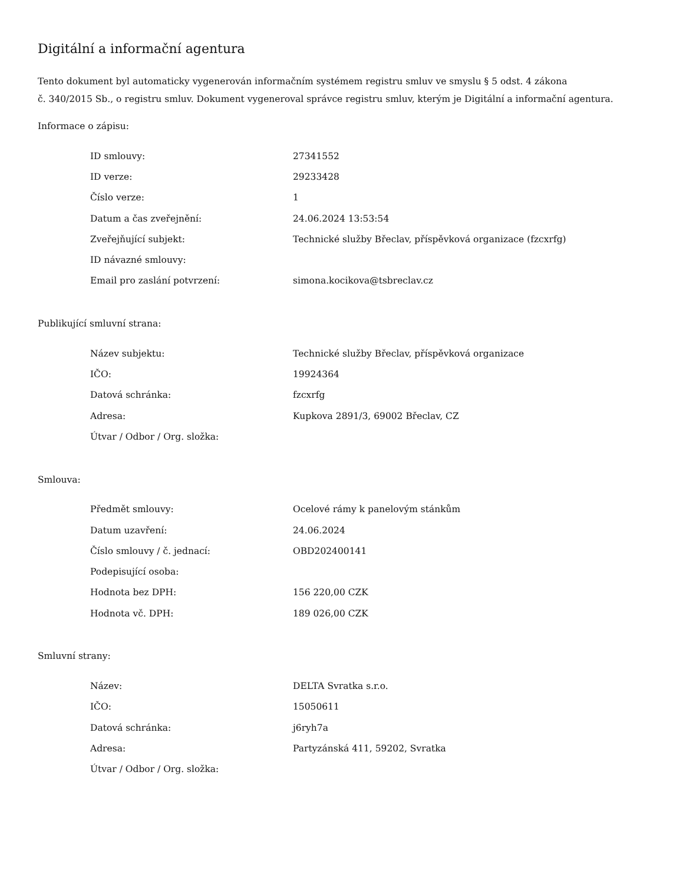Digitální a informační agentura
Tento dokument byl automaticky vygenerován informačním systémem registru smluv ve smyslu § 5 odst. 4 zákona
č. 340/2015 Sb., o registru smluv. Dokument vygeneroval správce registru smluv, kterým je Digitální a informační agentura.
Informace o zápisu:
| ID smlouvy: | 27341552 |
| ID verze: | 29233428 |
| Číslo verze: | 1 |
| Datum a čas zveřejnění: | 24.06.2024 13:53:54 |
| Zveřejňující subjekt: | Technické služby Břeclav, příspěvková organizace (fzcxrfg) |
| ID návazné smlouvy: | |
| Email pro zaslání potvrzení: | simona.kocikova@tsbreclav.cz |
Publikující smluvní strana:
| Název subjektu: | Technické služby Břeclav, příspěvková organizace |
| IČO: | 19924364 |
| Datová schránka: | fzcxrfg |
| Adresa: | Kupkova 2891/3, 69002 Břeclav, CZ |
| Útvar / Odbor / Org. složka: | |
Smlouva:
| Předmět smlouvy: | Ocelové rámy k panelovým stánkům |
| Datum uzavření: | 24.06.2024 |
| Číslo smlouvy / č. jednací: | OBD202400141 |
| Podepisující osoba: | |
| Hodnota bez DPH: | 156 220,00 CZK |
| Hodnota vč. DPH: | 189 026,00 CZK |
Smluvní strany:
| Název: | DELTA Svratka s.r.o. |
| IČO: | 15050611 |
| Datová schránka: | j6ryh7a |
| Adresa: | Partyzánská 411, 59202, Svratka |
| Útvar / Odbor / Org. složka: | |